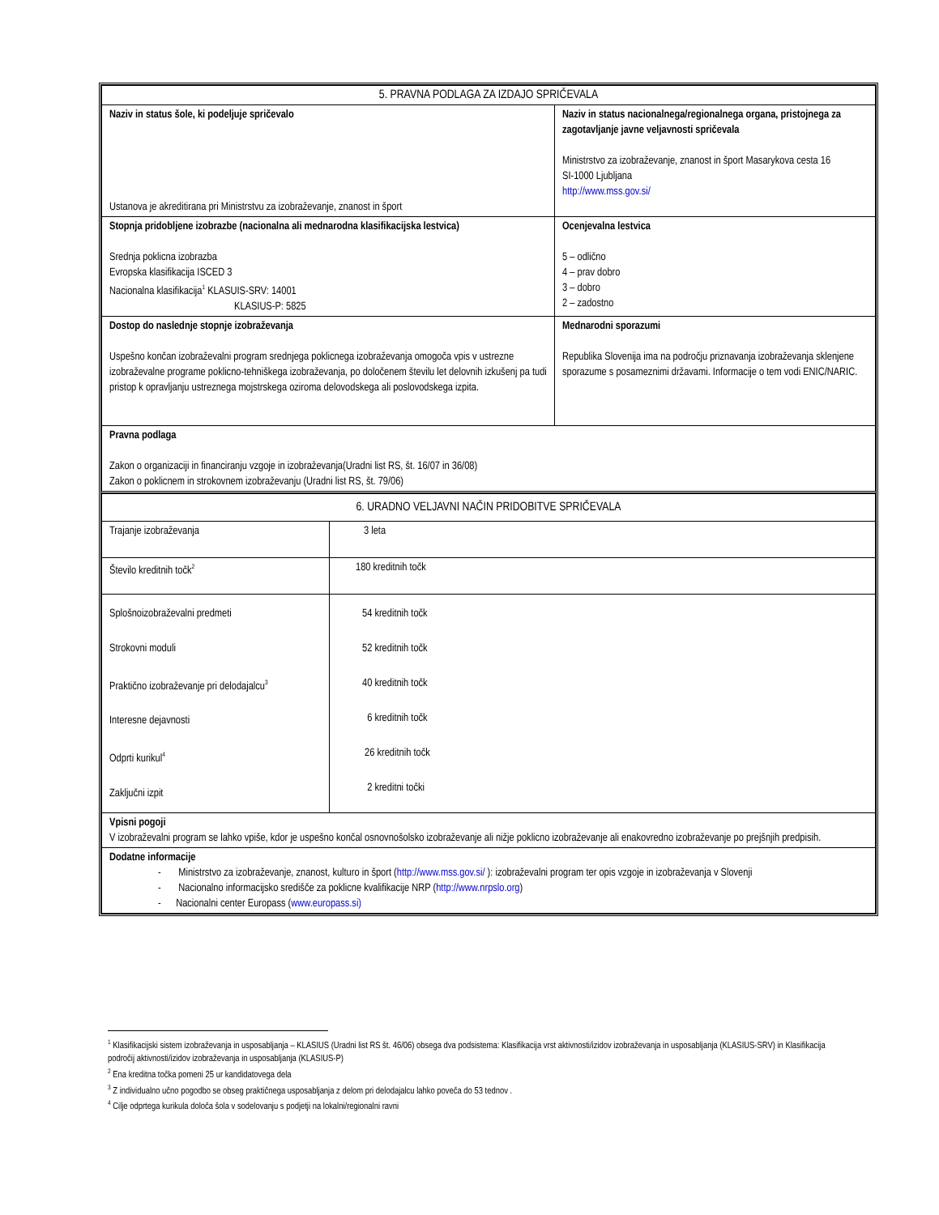| 5. PRAVNA PODLAGA ZA IZDAJO SPRIČEVALA | |
| Naziv in status šole, ki podeljuje spričevalo Ustanova je akreditirana pri Ministrstvu za izobraževanje, znanost in šport | Naziv in status nacionalnega/regionalnega organa, pristojnega za zagotavljanje javne veljavnosti spričevala Ministrstvo za izobraževanje, znanost in šport Masarykova cesta 16 SI-1000 Ljubljana http://www.mss.gov.si/ |
| Stopnja pridobljene izobrazbe (nacionalna ali mednarodna klasifikacijska lestvica) Srednja poklicna izobrazba Evropska klasifikacija ISCED 3 Nacionalna klasifikacija<sup>1</sup> KLASUIS-SRV: 14001 KLASIUS-P: 5825 | Ocenjevalna lestvica 5 – odlično 4 – prav dobro 3 – dobro 2 – zadostno |
| Dostop do naslednje stopnje izobraževanja Uspešno končan izobraževalni program srednjega poklicnega izobraževanja omogoča vpis v ustrezne izobraževalne programe poklicno-tehniškega izobraževanja, po določenem številu let delovnih izkušenj pa tudi pristop k opravljanju ustreznega mojstrskega oziroma delovodskega ali poslovodskega izpita. | Mednarodni sporazumi Republika Slovenija ima na področju priznavanja izobraževanja sklenjene sporazume s posameznimi državami. Informacije o tem vodi ENIC/NARIC. |
| Pravna podlaga Zakon o organizaciji in financiranju vzgoje in izobraževanja(Uradni list RS, št. 16/07 in 36/08) Zakon o poklicnem in strokovnem izobraževanju (Uradni list RS, št. 79/06) | |
| 6. URADNO VELJAVNI NAČIN PRIDOBITVE SPRIČEVALA | |
| Trajanje izobraževanja | 3 leta |
| Število kreditnih točk<sup>2</sup> | 180 kreditnih točk |
| Splošnoizobraževalni predmeti Strokovni moduli Praktično izobraževanje pri delodajalcu<sup>3</sup> Interesne dejavnosti Odprti kurikul<sup>4</sup> Zaključni izpit | 54 kreditnih točk 52 kreditnih točk 40 kreditnih točk 6 kreditnih točk 26 kreditnih točk 2 kreditni točki |
| Vpisni pogoji V izobraževalni program se lahko vpiše, kdor je uspešno končal osnovnošolsko izobraževanje ali nižje poklicno izobraževanje ali enakovredno izobraževanje po prejšnjih predpisih. | |
| Dodatne informacije - Ministrstvo za izobraževanje, znanost, kulturo in šport ( http://www.mss.gov.si/ ): izobraževalni program ter opis vzgoje in izobraževanja v Slovenji - Nacionalno informacijsko središče za poklicne kvalifikacije NRP ( http://www.nrpslo.org ) - Nacionalni center Europass ( www.europass.si) | |
<sup>1</sup> Klasifikacijski sistem izobraževanja in usposabljanja – KLASIUS (Uradni list RS št. 46/06) obsega dva podsistema: Klasifikacija vrst aktivnosti/izidov izobraževanja in usposabljanja (KLASIUS-SRV) in Klasifikacija področij aktivnosti/izidov izobraževanja in usposabljanja (KLASIUS-P)
<sup>2</sup> Ena kreditna točka pomeni 25 ur kandidatovega dela
<sup>3</sup> Z individualno učno pogodbo se obseg praktičnega usposabljanja z delom pri delodajalcu lahko poveča do 53 tednov .
<sup>4</sup> Cilje odprtega kurikula določa šola v sodelovanju s podjetji na lokalni/regionalni ravni